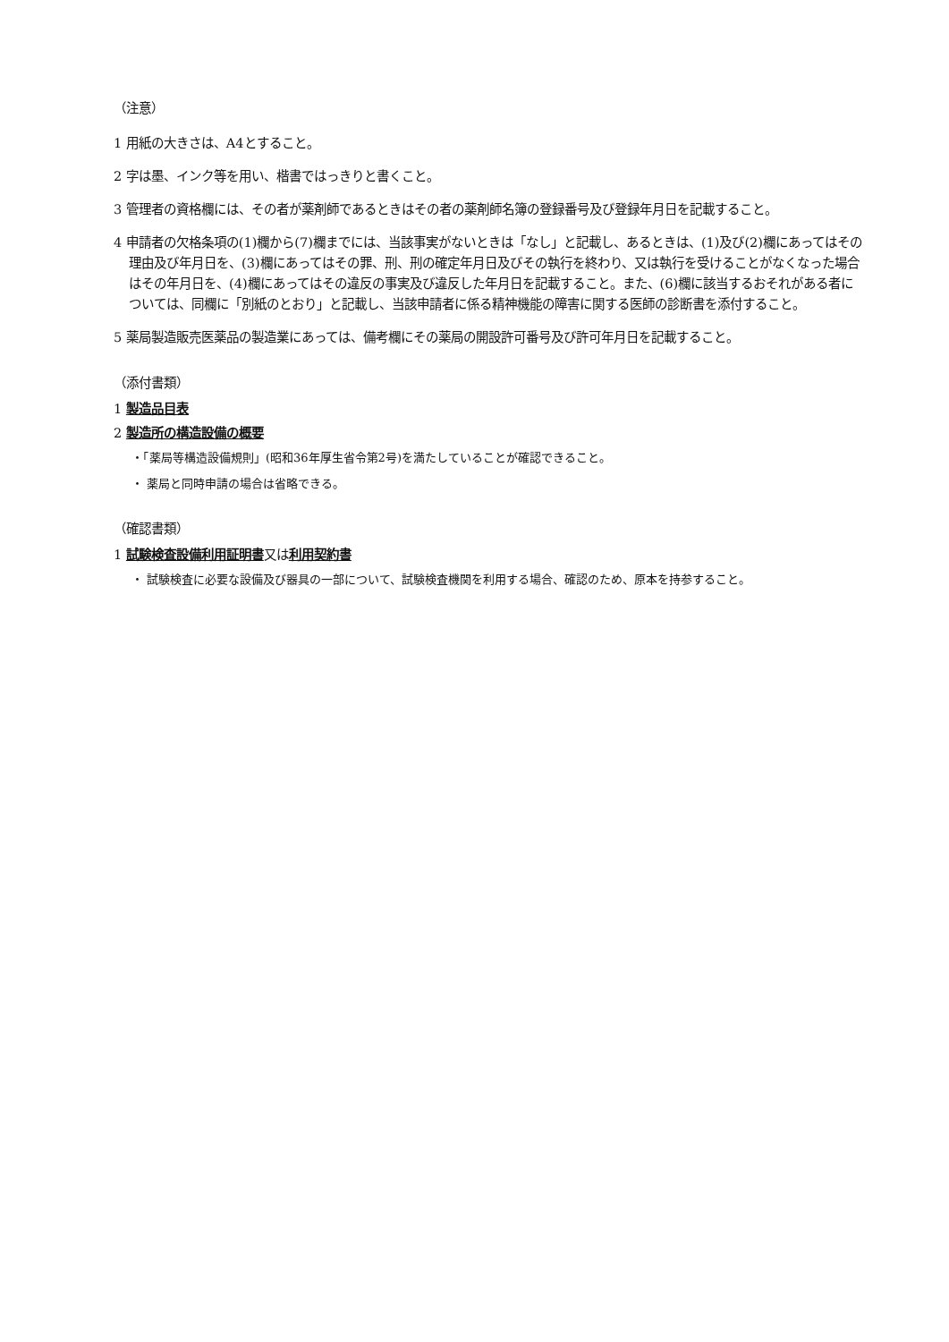（注意）
1 用紙の大きさは、A4とすること。
2 字は墨、インク等を用い、楷書ではっきりと書くこと。
3 管理者の資格欄には、その者が薬剤師であるときはその者の薬剤師名簿の登録番号及び登録年月日を記載すること。
4 申請者の欠格条項の(1)欄から(7)欄までには、当該事実がないときは「なし」と記載し、あるときは、(1)及び(2)欄にあってはその理由及び年月日を、(3)欄にあってはその罪、刑、刑の確定年月日及びその執行を終わり、又は執行を受けることがなくなった場合はその年月日を、(4)欄にあってはその違反の事実及び違反した年月日を記載すること。また、(6)欄に該当するおそれがある者については、同欄に「別紙のとおり」と記載し、当該申請者に係る精神機能の障害に関する医師の診断書を添付すること。
5 薬局製造販売医薬品の製造業にあっては、備考欄にその薬局の開設許可番号及び許可年月日を記載すること。
（添付書類）
1 製造品目表
2 製造所の構造設備の概要
・「薬局等構造設備規則」(昭和36年厚生省令第2号)を満たしていることが確認できること。
・ 薬局と同時申請の場合は省略できる。
（確認書類）
1 試験検査設備利用証明書又は利用契約書
・ 試験検査に必要な設備及び器具の一部について、試験検査機関を利用する場合、確認のため、原本を持参すること。